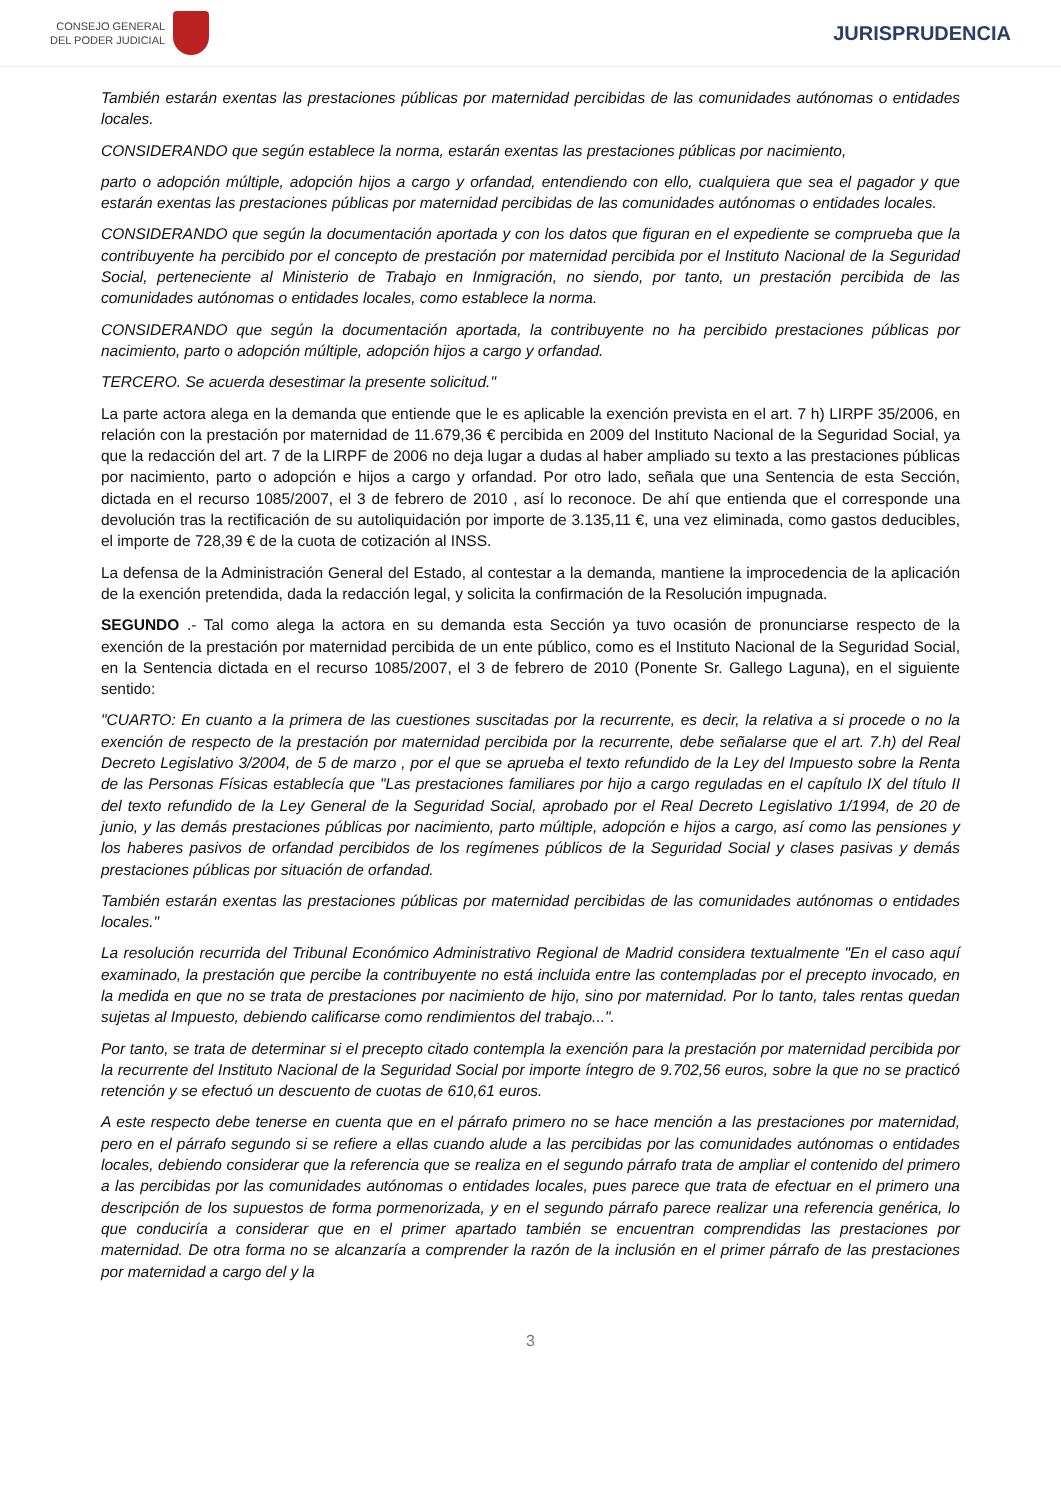CONSEJO GENERAL
DEL PODER JUDICIAL
JURISPRUDENCIA
También estarán exentas las prestaciones públicas por maternidad percibidas de las comunidades autónomas o entidades locales.
CONSIDERANDO que según establece la norma, estarán exentas las prestaciones públicas por nacimiento,
parto o adopción múltiple, adopción hijos a cargo y orfandad, entendiendo con ello, cualquiera que sea el pagador y que estarán exentas las prestaciones públicas por maternidad percibidas de las comunidades autónomas o entidades locales.
CONSIDERANDO que según la documentación aportada y con los datos que figuran en el expediente se comprueba que la contribuyente ha percibido por el concepto de prestación por maternidad percibida por el Instituto Nacional de la Seguridad Social, perteneciente al Ministerio de Trabajo en Inmigración, no siendo, por tanto, un prestación percibida de las comunidades autónomas o entidades locales, como establece la norma.
CONSIDERANDO que según la documentación aportada, la contribuyente no ha percibido prestaciones públicas por nacimiento, parto o adopción múltiple, adopción hijos a cargo y orfandad.
TERCERO. Se acuerda desestimar la presente solicitud."
La parte actora alega en la demanda que entiende que le es aplicable la exención prevista en el art. 7 h) LIRPF 35/2006, en relación con la prestación por maternidad de 11.679,36 € percibida en 2009 del Instituto Nacional de la Seguridad Social, ya que la redacción del art. 7 de la LIRPF de 2006 no deja lugar a dudas al haber ampliado su texto a las prestaciones públicas por nacimiento, parto o adopción e hijos a cargo y orfandad. Por otro lado, señala que una Sentencia de esta Sección, dictada en el recurso 1085/2007, el 3 de febrero de 2010 , así lo reconoce. De ahí que entienda que el corresponde una devolución tras la rectificación de su autoliquidación por importe de 3.135,11 €, una vez eliminada, como gastos deducibles, el importe de 728,39 € de la cuota de cotización al INSS.
La defensa de la Administración General del Estado, al contestar a la demanda, mantiene la improcedencia de la aplicación de la exención pretendida, dada la redacción legal, y solicita la confirmación de la Resolución impugnada.
SEGUNDO .- Tal como alega la actora en su demanda esta Sección ya tuvo ocasión de pronunciarse respecto de la exención de la prestación por maternidad percibida de un ente público, como es el Instituto Nacional de la Seguridad Social, en la Sentencia dictada en el recurso 1085/2007, el 3 de febrero de 2010 (Ponente Sr. Gallego Laguna), en el siguiente sentido:
"CUARTO: En cuanto a la primera de las cuestiones suscitadas por la recurrente, es decir, la relativa a si procede o no la exención de respecto de la prestación por maternidad percibida por la recurrente, debe señalarse que el art. 7.h) del Real Decreto Legislativo 3/2004, de 5 de marzo , por el que se aprueba el texto refundido de la Ley del Impuesto sobre la Renta de las Personas Físicas establecía que "Las prestaciones familiares por hijo a cargo reguladas en el capítulo IX del título II del texto refundido de la Ley General de la Seguridad Social, aprobado por el Real Decreto Legislativo 1/1994, de 20 de junio, y las demás prestaciones públicas por nacimiento, parto múltiple, adopción e hijos a cargo, así como las pensiones y los haberes pasivos de orfandad percibidos de los regímenes públicos de la Seguridad Social y clases pasivas y demás prestaciones públicas por situación de orfandad.
También estarán exentas las prestaciones públicas por maternidad percibidas de las comunidades autónomas o entidades locales."
La resolución recurrida del Tribunal Económico Administrativo Regional de Madrid considera textualmente "En el caso aquí examinado, la prestación que percibe la contribuyente no está incluida entre las contempladas por el precepto invocado, en la medida en que no se trata de prestaciones por nacimiento de hijo, sino por maternidad. Por lo tanto, tales rentas quedan sujetas al Impuesto, debiendo calificarse como rendimientos del trabajo...".
Por tanto, se trata de determinar si el precepto citado contempla la exención para la prestación por maternidad percibida por la recurrente del Instituto Nacional de la Seguridad Social por importe íntegro de 9.702,56 euros, sobre la que no se practicó retención y se efectuó un descuento de cuotas de 610,61 euros.
A este respecto debe tenerse en cuenta que en el párrafo primero no se hace mención a las prestaciones por maternidad, pero en el párrafo segundo si se refiere a ellas cuando alude a las percibidas por las comunidades autónomas o entidades locales, debiendo considerar que la referencia que se realiza en el segundo párrafo trata de ampliar el contenido del primero a las percibidas por las comunidades autónomas o entidades locales, pues parece que trata de efectuar en el primero una descripción de los supuestos de forma pormenorizada, y en el segundo párrafo parece realizar una referencia genérica, lo que conduciría a considerar que en el primer apartado también se encuentran comprendidas las prestaciones por maternidad. De otra forma no se alcanzaría a comprender la razón de la inclusión en el primer párrafo de las prestaciones por maternidad a cargo del y la
3